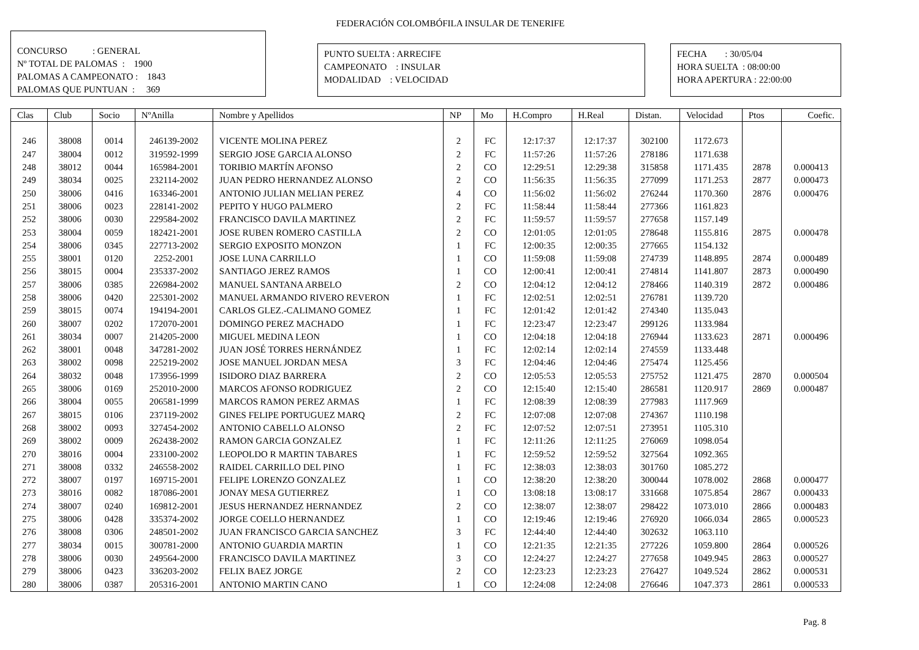FEDERACIÓN COLOMBÓFILA INSULAR DE TENERIFE
CONCURSO : GENERAL Nº TOTAL DE PALOMAS : 1900 PALOMAS A CAMPEONATO : 1843 PALOMAS QUE PUNTUAN : 369
PUNTO SUELTA : ARRECIFE CAMPEONATO : INSULAR MODALIDAD : VELOCIDAD
FECHA : 30/05/04 HORA SUELTA : 08:00:00 HORA APERTURA : 22:00:00
| Clas | Club | Socio | NºAnilla | Nombre y Apellidos | NP | Mo | H.Compro | H.Real | Distan. | Velocidad | Ptos | Coefic. |
| --- | --- | --- | --- | --- | --- | --- | --- | --- | --- | --- | --- | --- |
| 246 | 38008 | 0014 | 246139-2002 | VICENTE MOLINA PEREZ | 2 | FC | 12:17:37 | 12:17:37 | 302100 | 1172.673 | | |
| 247 | 38004 | 0012 | 319592-1999 | SERGIO JOSE GARCIA ALONSO | 2 | FC | 11:57:26 | 11:57:26 | 278186 | 1171.638 | | |
| 248 | 38012 | 0044 | 165984-2001 | TORIBIO MARTÍN AFONSO | 2 | CO | 12:29:51 | 12:29:38 | 315858 | 1171.435 | 2878 | 0.000413 |
| 249 | 38034 | 0025 | 232114-2002 | JUAN PEDRO HERNANDEZ ALONSO | 2 | CO | 11:56:35 | 11:56:35 | 277099 | 1171.253 | 2877 | 0.000473 |
| 250 | 38006 | 0416 | 163346-2001 | ANTONIO JULIAN MELIAN PEREZ | 4 | CO | 11:56:02 | 11:56:02 | 276244 | 1170.360 | 2876 | 0.000476 |
| 251 | 38006 | 0023 | 228141-2002 | PEPITO Y HUGO PALMERO | 2 | FC | 11:58:44 | 11:58:44 | 277366 | 1161.823 | | |
| 252 | 38006 | 0030 | 229584-2002 | FRANCISCO DAVILA MARTINEZ | 2 | FC | 11:59:57 | 11:59:57 | 277658 | 1157.149 | | |
| 253 | 38004 | 0059 | 182421-2001 | JOSE RUBEN ROMERO CASTILLA | 2 | CO | 12:01:05 | 12:01:05 | 278648 | 1155.816 | 2875 | 0.000478 |
| 254 | 38006 | 0345 | 227713-2002 | SERGIO EXPOSITO MONZON | 1 | FC | 12:00:35 | 12:00:35 | 277665 | 1154.132 | | |
| 255 | 38001 | 0120 | 2252-2001 | JOSE LUNA CARRILLO | 1 | CO | 11:59:08 | 11:59:08 | 274739 | 1148.895 | 2874 | 0.000489 |
| 256 | 38015 | 0004 | 235337-2002 | SANTIAGO JEREZ RAMOS | 1 | CO | 12:00:41 | 12:00:41 | 274814 | 1141.807 | 2873 | 0.000490 |
| 257 | 38006 | 0385 | 226984-2002 | MANUEL SANTANA ARBELO | 2 | CO | 12:04:12 | 12:04:12 | 278466 | 1140.319 | 2872 | 0.000486 |
| 258 | 38006 | 0420 | 225301-2002 | MANUEL ARMANDO RIVERO REVERON | 1 | FC | 12:02:51 | 12:02:51 | 276781 | 1139.720 | | |
| 259 | 38015 | 0074 | 194194-2001 | CARLOS GLEZ.-CALIMANO GOMEZ | 1 | FC | 12:01:42 | 12:01:42 | 274340 | 1135.043 | | |
| 260 | 38007 | 0202 | 172070-2001 | DOMINGO PEREZ MACHADO | 1 | FC | 12:23:47 | 12:23:47 | 299126 | 1133.984 | | |
| 261 | 38034 | 0007 | 214205-2000 | MIGUEL MEDINA LEON | 1 | CO | 12:04:18 | 12:04:18 | 276944 | 1133.623 | 2871 | 0.000496 |
| 262 | 38001 | 0048 | 347281-2002 | JUAN JOSÉ TORRES HERNÁNDEZ | 1 | FC | 12:02:14 | 12:02:14 | 274559 | 1133.448 | | |
| 263 | 38002 | 0098 | 225219-2002 | JOSE MANUEL JORDAN MESA | 3 | FC | 12:04:46 | 12:04:46 | 275474 | 1125.456 | | |
| 264 | 38032 | 0048 | 173956-1999 | ISIDORO DIAZ BARRERA | 2 | CO | 12:05:53 | 12:05:53 | 275752 | 1121.475 | 2870 | 0.000504 |
| 265 | 38006 | 0169 | 252010-2000 | MARCOS AFONSO RODRIGUEZ | 2 | CO | 12:15:40 | 12:15:40 | 286581 | 1120.917 | 2869 | 0.000487 |
| 266 | 38004 | 0055 | 206581-1999 | MARCOS RAMON PEREZ ARMAS | 1 | FC | 12:08:39 | 12:08:39 | 277983 | 1117.969 | | |
| 267 | 38015 | 0106 | 237119-2002 | GINES FELIPE PORTUGUEZ MARQ | 2 | FC | 12:07:08 | 12:07:08 | 274367 | 1110.198 | | |
| 268 | 38002 | 0093 | 327454-2002 | ANTONIO CABELLO ALONSO | 2 | FC | 12:07:52 | 12:07:51 | 273951 | 1105.310 | | |
| 269 | 38002 | 0009 | 262438-2002 | RAMON GARCIA GONZALEZ | 1 | FC | 12:11:26 | 12:11:25 | 276069 | 1098.054 | | |
| 270 | 38016 | 0004 | 233100-2002 | LEOPOLDO R MARTIN TABARES | 1 | FC | 12:59:52 | 12:59:52 | 327564 | 1092.365 | | |
| 271 | 38008 | 0332 | 246558-2002 | RAIDEL CARRILLO DEL PINO | 1 | FC | 12:38:03 | 12:38:03 | 301760 | 1085.272 | | |
| 272 | 38007 | 0197 | 169715-2001 | FELIPE LORENZO GONZALEZ | 1 | CO | 12:38:20 | 12:38:20 | 300044 | 1078.002 | 2868 | 0.000477 |
| 273 | 38016 | 0082 | 187086-2001 | JONAY MESA GUTIERREZ | 1 | CO | 13:08:18 | 13:08:17 | 331668 | 1075.854 | 2867 | 0.000433 |
| 274 | 38007 | 0240 | 169812-2001 | JESUS HERNANDEZ HERNANDEZ | 2 | CO | 12:38:07 | 12:38:07 | 298422 | 1073.010 | 2866 | 0.000483 |
| 275 | 38006 | 0428 | 335374-2002 | JORGE COELLO HERNANDEZ | 1 | CO | 12:19:46 | 12:19:46 | 276920 | 1066.034 | 2865 | 0.000523 |
| 276 | 38008 | 0306 | 248501-2002 | JUAN FRANCISCO GARCIA SANCHEZ | 3 | FC | 12:44:40 | 12:44:40 | 302632 | 1063.110 | | |
| 277 | 38034 | 0015 | 300781-2000 | ANTONIO GUARDIA MARTIN | 1 | CO | 12:21:35 | 12:21:35 | 277226 | 1059.800 | 2864 | 0.000526 |
| 278 | 38006 | 0030 | 249564-2000 | FRANCISCO DAVILA MARTINEZ | 3 | CO | 12:24:27 | 12:24:27 | 277658 | 1049.945 | 2863 | 0.000527 |
| 279 | 38006 | 0423 | 336203-2002 | FELIX BAEZ JORGE | 2 | CO | 12:23:23 | 12:23:23 | 276427 | 1049.524 | 2862 | 0.000531 |
| 280 | 38006 | 0387 | 205316-2001 | ANTONIO MARTIN CANO | 1 | CO | 12:24:08 | 12:24:08 | 276646 | 1047.373 | 2861 | 0.000533 |
Pag. 8